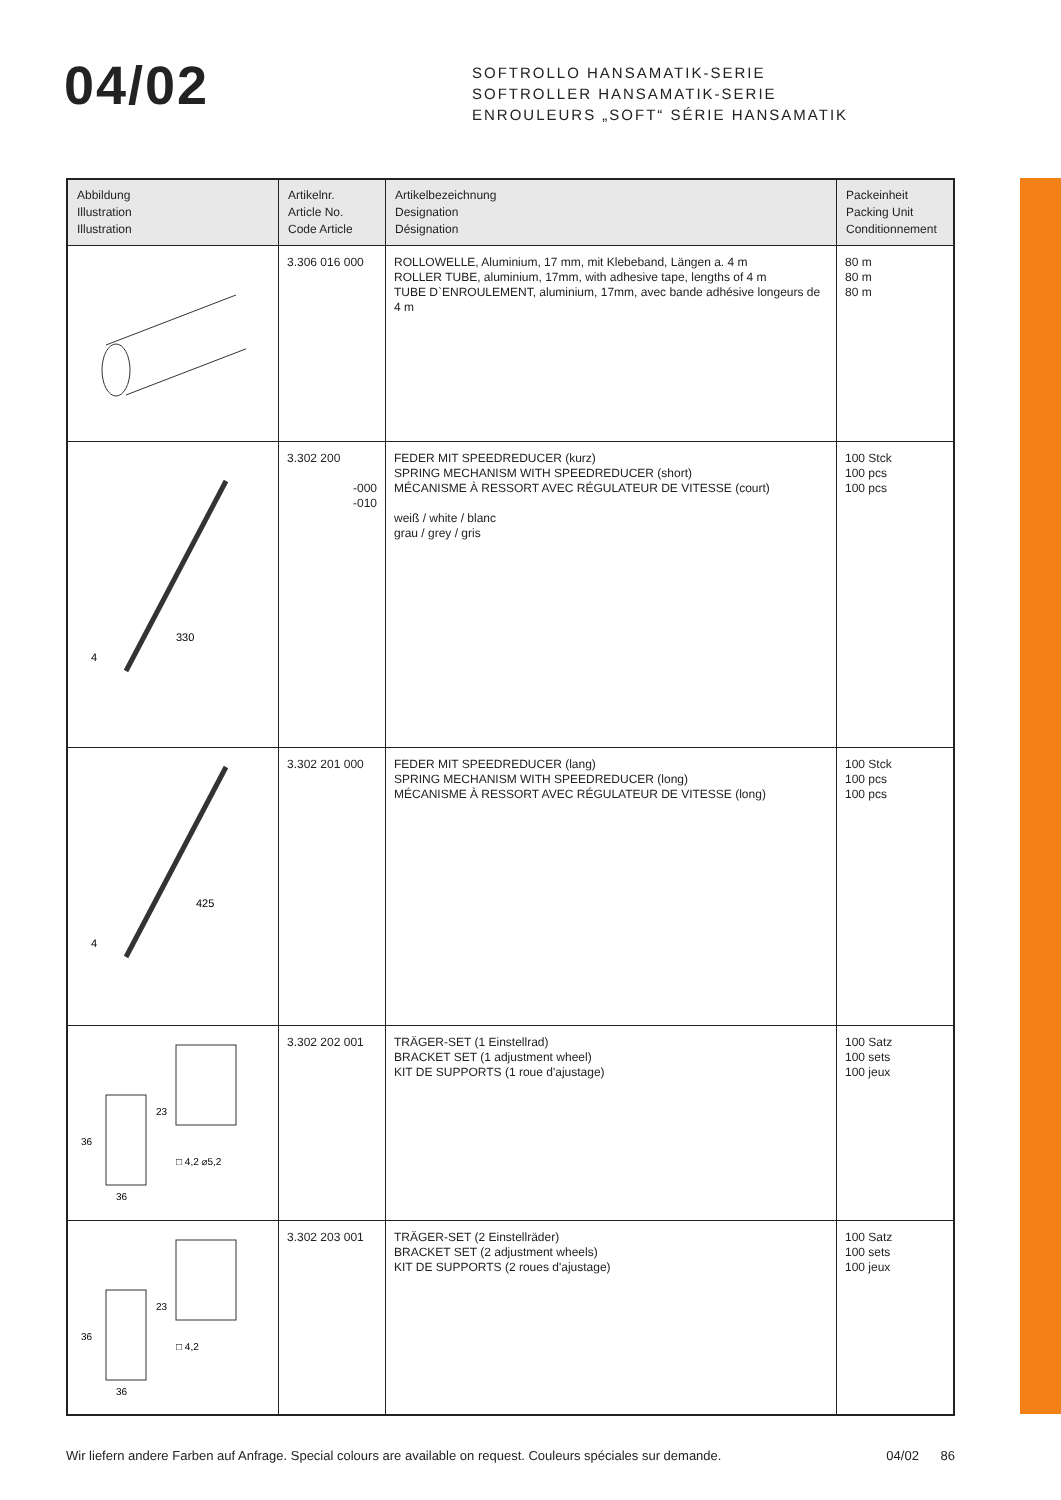04/02
SOFTROLLO HANSAMATIK-SERIE
SOFTROLLER HANSAMATIK-SERIE
ENROULEURS „SOFT“ SÉRIE HANSAMATIK
| Abbildung Illustration Illustration | Artikelnr. Article No. Code Article | Artikelbezeichnung Designation Désignation | Packeinheit Packing Unit Conditionnement |
| --- | --- | --- | --- |
| | 3.306 016 000 | ROLLOWELLE, Aluminium, 17 mm, mit Klebeband, Längen a. 4 m ROLLER TUBE, aluminium, 17mm, with adhesive tape, lengths of 4 m TUBE D`ENROULEMENT, aluminium, 17mm, avec bande adhésive longeurs de 4 m | 80 m 80 m 80 m |
| 330 4 | 3.302 200 -000 -010 | FEDER MIT SPEEDREDUCER (kurz) SPRING MECHANISM WITH SPEEDREDUCER (short) MÉCANISME À RESSORT AVEC RÉGULATEUR DE VITESSE (court) weiß / white / blanc grau / grey / gris | 100 Stck 100 pcs 100 pcs |
| 425 4 | 3.302 201 000 | FEDER MIT SPEEDREDUCER (lang) SPRING MECHANISM WITH SPEEDREDUCER (long) MÉCANISME À RESSORT AVEC RÉGULATEUR DE VITESSE (long) | 100 Stck 100 pcs 100 pcs |
| 36 □ 4,2 ⌀5,2 23 36 | 3.302 202 001 | TRÄGER-SET (1 Einstellrad) BRACKET SET (1 adjustment wheel) KIT DE SUPPORTS (1 roue d'ajustage) | 100 Satz 100 sets 100 jeux |
| 36 □ 4,2 23 36 | 3.302 203 001 | TRÄGER-SET (2 Einstellräder) BRACKET SET (2 adjustment wheels) KIT DE SUPPORTS (2 roues d'ajustage) | 100 Satz 100 sets 100 jeux |
Wir liefern andere Farben auf Anfrage. Special colours are available on request. Couleurs spéciales sur demande. 04/02 86